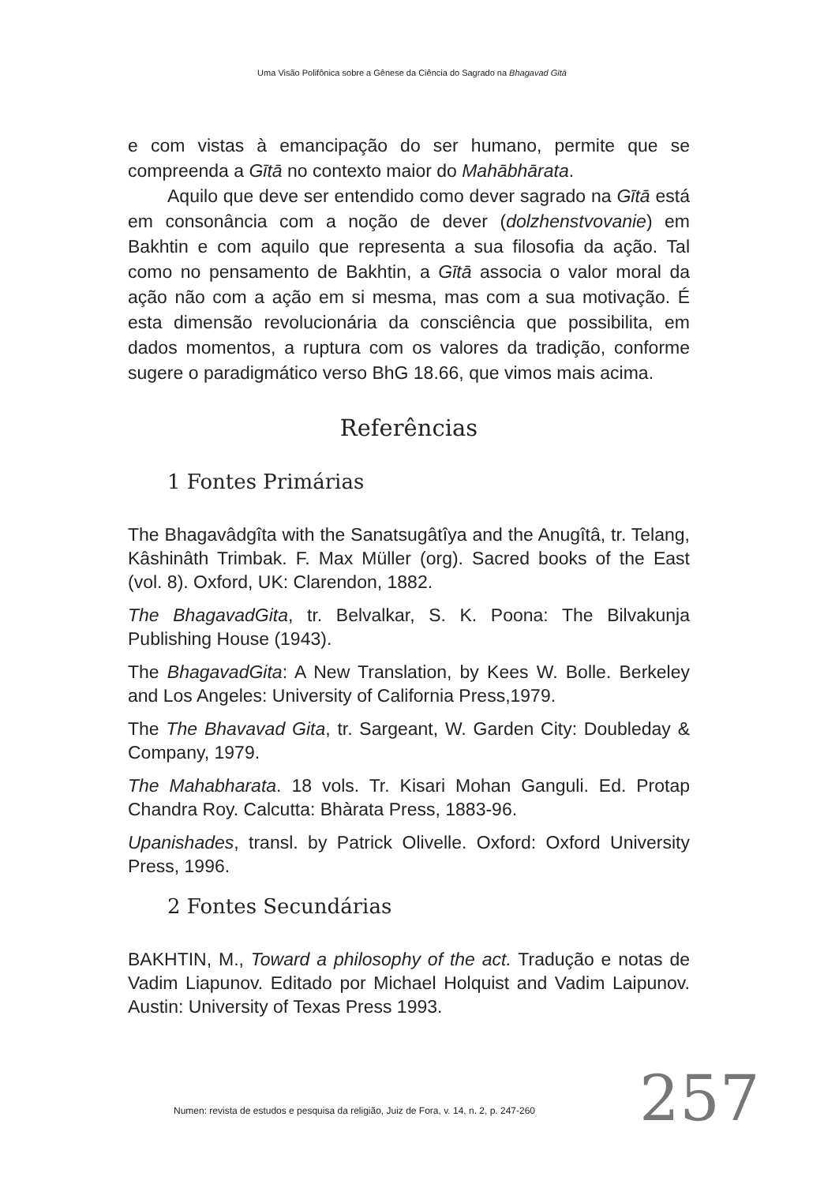Uma Visão Polifônica sobre a Gênese da Ciência do Sagrado na Bhagavad Gītā
e com vistas à emancipação do ser humano, permite que se compreenda a Gītā no contexto maior do Mahābhārata.
Aquilo que deve ser entendido como dever sagrado na Gītā está em consonância com a noção de dever (dolzhenstvovanie) em Bakhtin e com aquilo que representa a sua filosofia da ação. Tal como no pensamento de Bakhtin, a Gītā associa o valor moral da ação não com a ação em si mesma, mas com a sua motivação. É esta dimensão revolucionária da consciência que possibilita, em dados momentos, a ruptura com os valores da tradição, conforme sugere o paradigmático verso BhG 18.66, que vimos mais acima.
Referências
1 Fontes Primárias
The Bhagavâdgîta with the Sanatsugâtîya and the Anugîtâ, tr. Telang, Kâshinâth Trimbak. F. Max Müller (org). Sacred books of the East (vol. 8). Oxford, UK: Clarendon, 1882.
The BhagavadGita, tr. Belvalkar, S. K. Poona: The Bilvakunja Publishing House (1943).
The BhagavadGita: A New Translation, by Kees W. Bolle. Berkeley and Los Angeles: University of California Press,1979.
The The Bhavavad Gita, tr. Sargeant, W. Garden City: Doubleday & Company, 1979.
The Mahabharata. 18 vols. Tr. Kisari Mohan Ganguli. Ed. Protap Chandra Roy. Calcutta: Bhàrata Press, 1883-96.
Upanishades, transl. by Patrick Olivelle. Oxford: Oxford University Press, 1996.
2 Fontes Secundárias
BAKHTIN, M., Toward a philosophy of the act. Tradução e notas de Vadim Liapunov. Editado por Michael Holquist and Vadim Laipunov. Austin: University of Texas Press 1993.
Numen: revista de estudos e pesquisa da religião, Juiz de Fora, v. 14, n. 2, p. 247-260
257